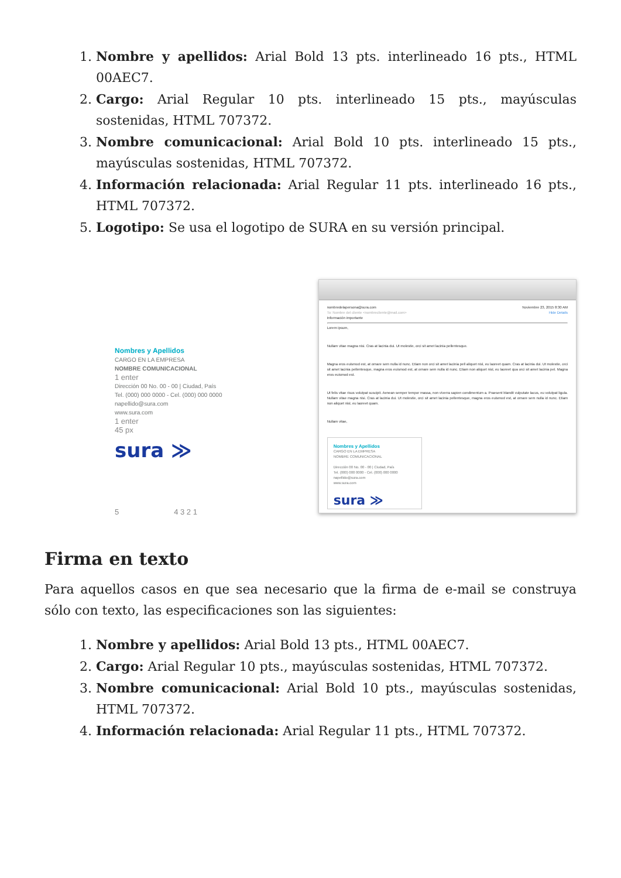1. Nombre y apellidos: Arial Bold 13 pts. interlineado 16 pts., HTML 00AEC7.
2. Cargo: Arial Regular 10 pts. interlineado 15 pts., mayúsculas sostenidas, HTML 707372.
3. Nombre comunicacional: Arial Bold 10 pts. interlineado 15 pts., mayúsculas sostenidas, HTML 707372.
4. Información relacionada: Arial Regular 11 pts. interlineado 16 pts., HTML 707372.
5. Logotipo: Se usa el logotipo de SURA en su versión principal.
Nombres y Apellidos
CARGO EN LA EMPRESA
NOMBRE COMUNICACIONAL
1 enter
Dirección 00 No. 00 - 00 | Ciudad, País
Tel. (000) 000 0000 - Cel. (000) 000 0000
napellido@sura.com
www.sura.com
1 enter
45 px
sura ≫
5 4 3 2 1
nombredelapersona@sura.com Noviembre 23, 2015 8:30 AM
To: Nombre del cliente <nombrecliente@mail.com> Hide Details
Información importante
Lorem ipsum,
Nullam vitae magna nisi. Cras at lacinia dui. Ut molestie, orci sit amet lacinia pellentesque.
Magna eros euismod est, at ornare sem nulla id nunc. Etiam non orci sit amet lacinia pell aliquet nisl, eu laoreet quam. Cras at lacinia dui. Ut molestie, orci sit amet lacinia pellentesque, magna eros euismod est, at ornare sem nulla id nunc. Etiam non aliquet nisl, eu laoreet qua orci sit amet lacinia pel. Magna eros euismod est.
Ut felis vitae risus volutpat suscipit. Aenean semper tempor massa, non viverra sapien condimentum a. Praesent blandit vulputate lacus, eu volutpat ligula. Nullam vitae magna nisi. Cras at lacinia dui. Ut molestie, orci sit amet lacinia pellentesque, magna eros euismod est, at ornare sem nulla id nunc. Etiam non aliquet nisl, eu laoreet quam.
Nullam vitae,
Nombres y Apellidos
CARGO EN LA EMPRESA
NOMBRE COMUNICACIONAL
Dirección 00 No. 00 - 00 | Ciudad, País
Tel. (000) 000 0000 - Cel. (000) 000 0000
napellido@sura.com
www.sura.com
sura ≫
Firma en texto
Para aquellos casos en que sea necesario que la firma de e-mail se construya sólo con texto, las especificaciones son las siguientes:
1. Nombre y apellidos: Arial Bold 13 pts., HTML 00AEC7.
2. Cargo: Arial Regular 10 pts., mayúsculas sostenidas, HTML 707372.
3. Nombre comunicacional: Arial Bold 10 pts., mayúsculas sostenidas, HTML 707372.
4. Información relacionada: Arial Regular 11 pts., HTML 707372.